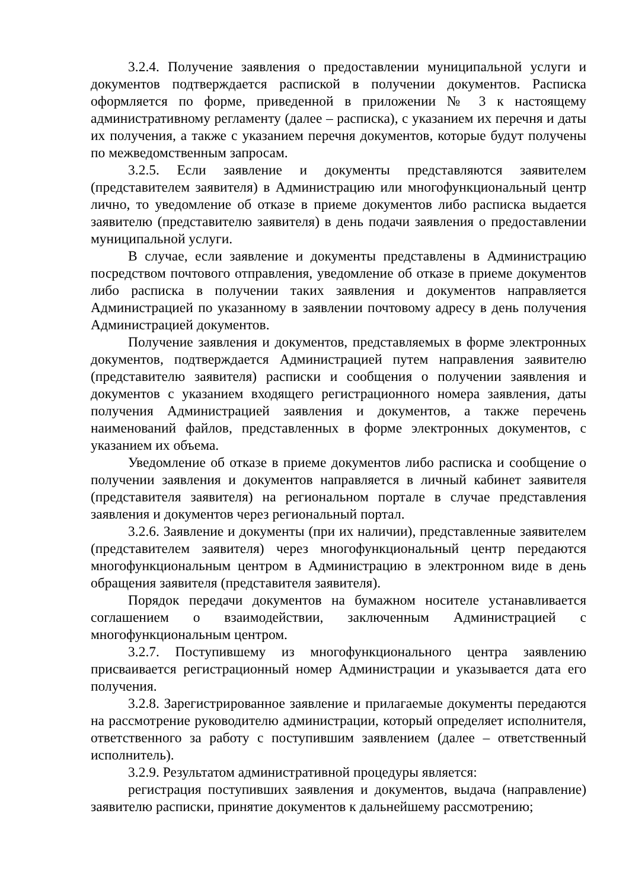3.2.4. Получение заявления о предоставлении муниципальной услуги и документов подтверждается распиской в получении документов. Расписка оформляется по форме, приведенной в приложении № 3 к настоящему административному регламенту (далее – расписка), с указанием их перечня и даты их получения, а также с указанием перечня документов, которые будут получены по межведомственным запросам.
3.2.5. Если заявление и документы представляются заявителем (представителем заявителя) в Администрацию или многофункциональный центр лично, то уведомление об отказе в приеме документов либо расписка выдается заявителю (представителю заявителя) в день подачи заявления о предоставлении муниципальной услуги.
В случае, если заявление и документы представлены в Администрацию посредством почтового отправления, уведомление об отказе в приеме документов либо расписка в получении таких заявления и документов направляется Администрацией по указанному в заявлении почтовому адресу в день получения Администрацией документов.
Получение заявления и документов, представляемых в форме электронных документов, подтверждается Администрацией путем направления заявителю (представителю заявителя) расписки и сообщения о получении заявления и документов с указанием входящего регистрационного номера заявления, даты получения Администрацией заявления и документов, а также перечень наименований файлов, представленных в форме электронных документов, с указанием их объема.
Уведомление об отказе в приеме документов либо расписка и сообщение о получении заявления и документов направляется в личный кабинет заявителя (представителя заявителя) на региональном портале в случае представления заявления и документов через региональный портал.
3.2.6. Заявление и документы (при их наличии), представленные заявителем (представителем заявителя) через многофункциональный центр передаются многофункциональным центром в Администрацию в электронном виде в день обращения заявителя (представителя заявителя).
Порядок передачи документов на бумажном носителе устанавливается соглашением о взаимодействии, заключенным Администрацией с многофункциональным центром.
3.2.7. Поступившему из многофункционального центра заявлению присваивается регистрационный номер Администрации и указывается дата его получения.
3.2.8. Зарегистрированное заявление и прилагаемые документы передаются на рассмотрение руководителю администрации, который определяет исполнителя, ответственного за работу с поступившим заявлением (далее – ответственный исполнитель).
3.2.9. Результатом административной процедуры является:
регистрация поступивших заявления и документов, выдача (направление) заявителю расписки, принятие документов к дальнейшему рассмотрению;